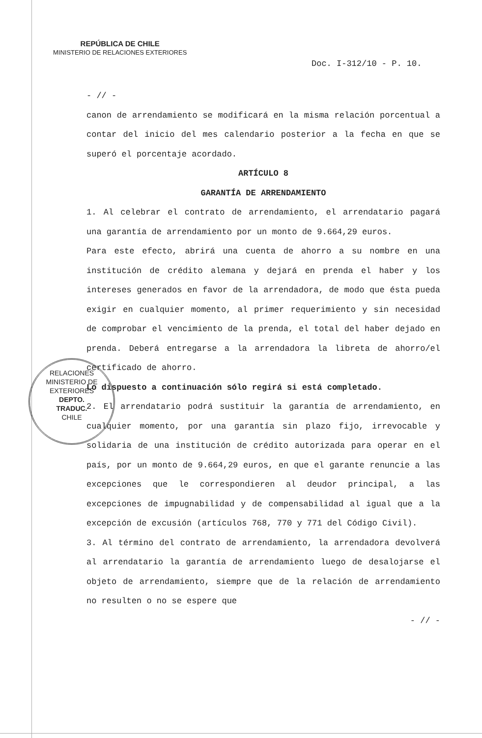REPÚBLICA DE CHILE
MINISTERIO DE RELACIONES EXTERIORES
Doc. I-312/10 - P. 10.
- // -
canon de arrendamiento se modificará en la misma relación porcentual a contar del inicio del mes calendario posterior a la fecha en que se superó el porcentaje acordado.
ARTÍCULO 8
GARANTÍA DE ARRENDAMIENTO
1. Al celebrar el contrato de arrendamiento, el arrendatario pagará una garantía de arrendamiento por un monto de 9.664,29 euros.
Para este efecto, abrirá una cuenta de ahorro a su nombre en una institución de crédito alemana y dejará en prenda el haber y los intereses generados en favor de la arrendadora, de modo que ésta pueda exigir en cualquier momento, al primer requerimiento y sin necesidad de comprobar el vencimiento de la prenda, el total del haber dejado en prenda. Deberá entregarse a la arrendadora la libreta de ahorro/el certificado de ahorro.
Lo dispuesto a continuación sólo regirá si está completado.
2. El arrendatario podrá sustituir la garantía de arrendamiento, en cualquier momento, por una garantía sin plazo fijo, irrevocable y solidaria de una institución de crédito autorizada para operar en el país, por un monto de 9.664,29 euros, en que el garante renuncie a las excepciones que le correspondieren al deudor principal, a las excepciones de impugnabilidad y de compensabilidad al igual que a la excepción de excusión (artículos 768, 770 y 771 del Código Civil).
3. Al término del contrato de arrendamiento, la arrendadora devolverá al arrendatario la garantía de arrendamiento luego de desalojarse el objeto de arrendamiento, siempre que de la relación de arrendamiento no resulten o no se espere que
- // -
RELACIONES
MINISTERIO DE EXTERIORES
DEPTO.
TRADUC.
CHILE